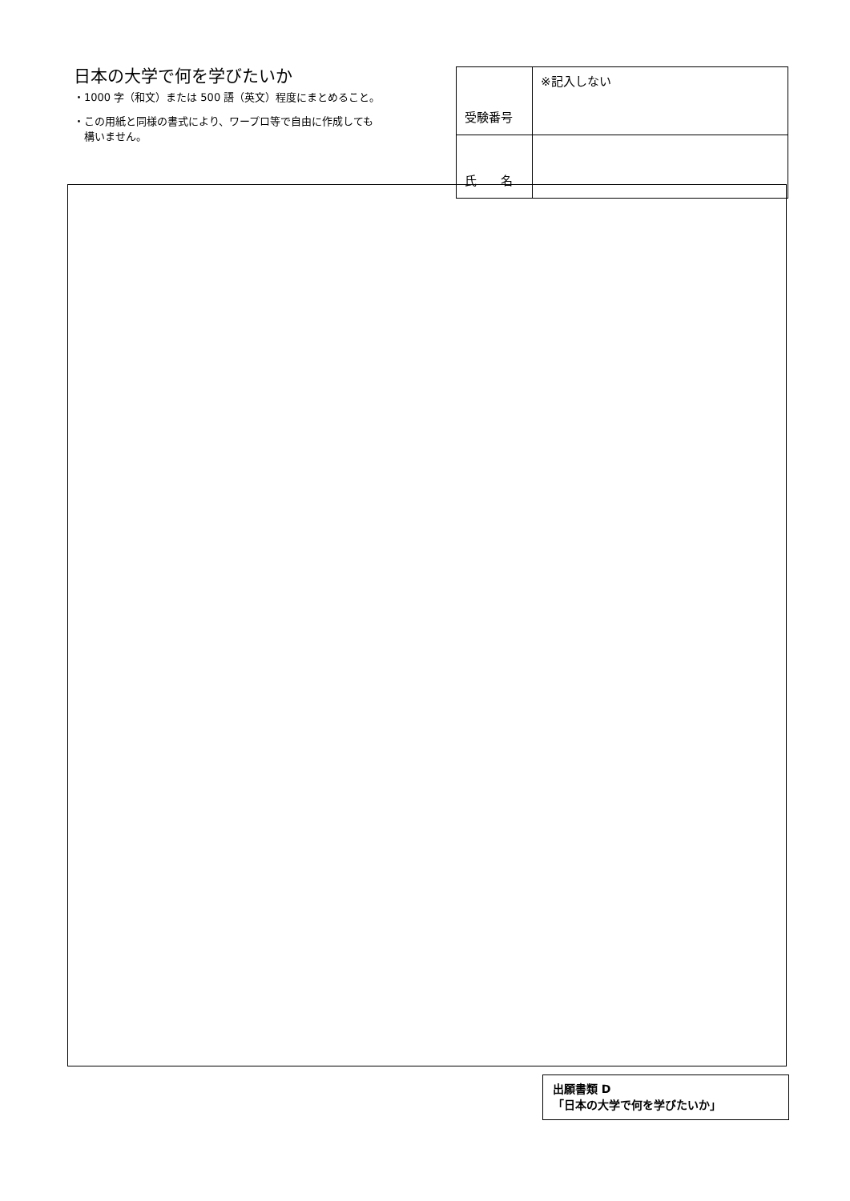日本の大学で何を学びたいか
・1000 字（和文）または 500 語（英文）程度にまとめること。
・この用紙と同様の書式により、ワープロ等で自由に作成しても
　構いません。
| 受験番号 | ※記入しない |
| 氏 名 | |
出願書類 D
「日本の大学で何を学びたいか」